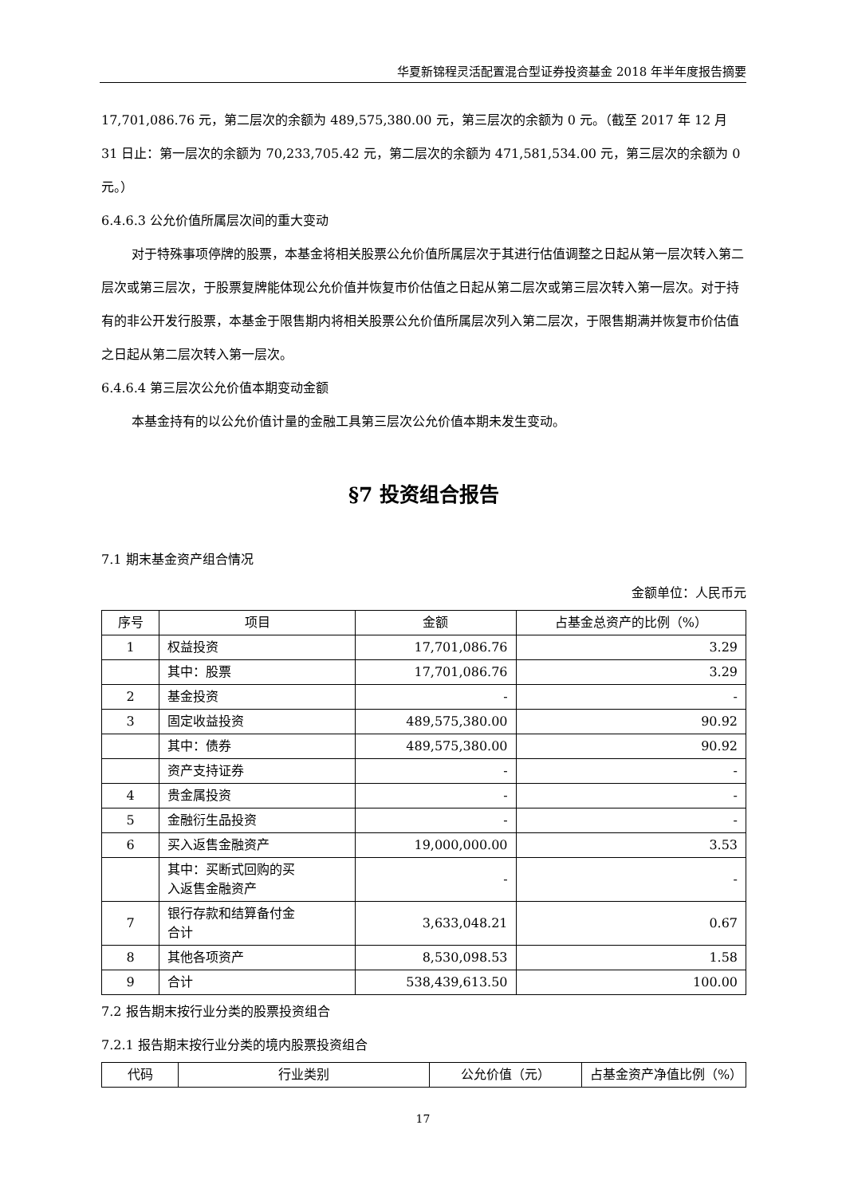华夏新锦程灵活配置混合型证券投资基金 2018 年半年度报告摘要
17,701,086.76 元，第二层次的余额为 489,575,380.00 元，第三层次的余额为 0 元。（截至 2017 年 12 月 31 日止：第一层次的余额为 70,233,705.42 元，第二层次的余额为 471,581,534.00 元，第三层次的余额为 0 元。）
6.4.6.3 公允价值所属层次间的重大变动
对于特殊事项停牌的股票，本基金将相关股票公允价值所属层次于其进行估值调整之日起从第一层次转入第二层次或第三层次，于股票复牌能体现公允价值并恢复市价估值之日起从第二层次或第三层次转入第一层次。对于持有的非公开发行股票，本基金于限售期内将相关股票公允价值所属层次列入第二层次，于限售期满并恢复市价估值之日起从第二层次转入第一层次。
6.4.6.4 第三层次公允价值本期变动金额
本基金持有的以公允价值计量的金融工具第三层次公允价值本期未发生变动。
§7 投资组合报告
7.1 期末基金资产组合情况
金额单位：人民币元
| 序号 | 项目 | 金额 | 占基金总资产的比例（%） |
| --- | --- | --- | --- |
| 1 | 权益投资 | 17,701,086.76 | 3.29 |
| | 其中：股票 | 17,701,086.76 | 3.29 |
| 2 | 基金投资 | - | - |
| 3 | 固定收益投资 | 489,575,380.00 | 90.92 |
| | 其中：债券 | 489,575,380.00 | 90.92 |
| | 资产支持证券 | - | - |
| 4 | 贵金属投资 | - | - |
| 5 | 金融衍生品投资 | - | - |
| 6 | 买入返售金融资产 | 19,000,000.00 | 3.53 |
| | 其中：买断式回购的买 入返售金融资产 | - | - |
| 7 | 银行存款和结算备付金 合计 | 3,633,048.21 | 0.67 |
| 8 | 其他各项资产 | 8,530,098.53 | 1.58 |
| 9 | 合计 | 538,439,613.50 | 100.00 |
7.2 报告期末按行业分类的股票投资组合
7.2.1 报告期末按行业分类的境内股票投资组合
| 代码 | 行业类别 | 公允价值（元） | 占基金资产净值比例（%） |
| --- | --- | --- | --- |
17